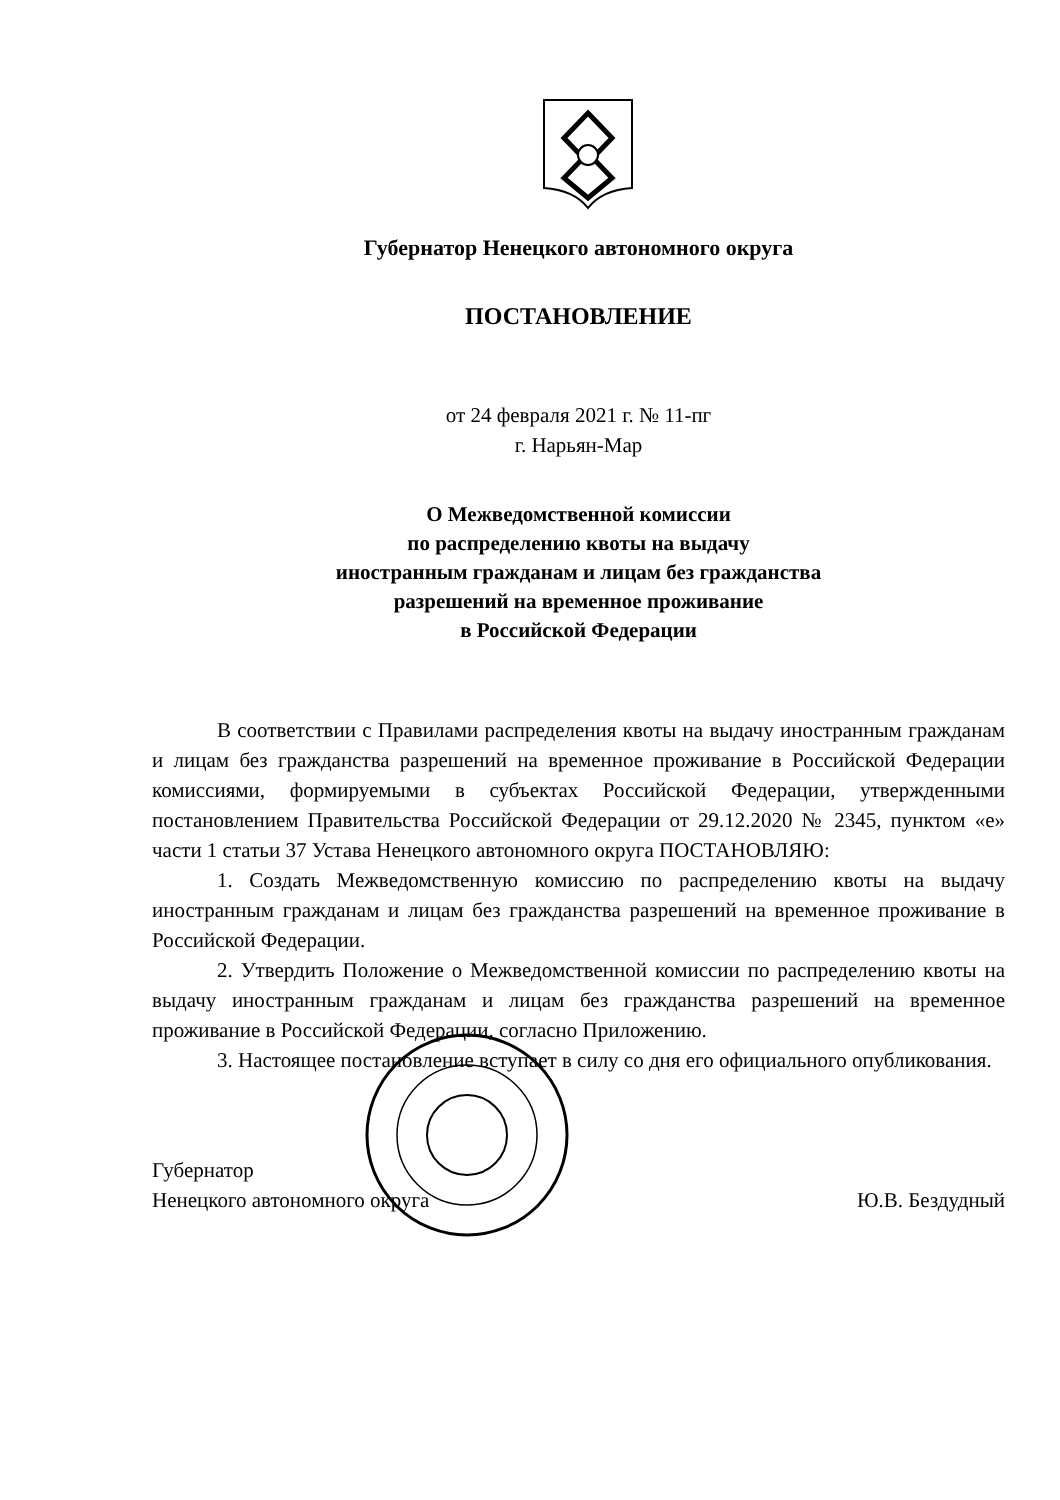Губернатор Ненецкого автономного округа
ПОСТАНОВЛЕНИЕ
от 24 февраля 2021 г. № 11-пг
г. Нарьян-Мар
О Межведомственной комиссии
по распределению квоты на выдачу
иностранным гражданам и лицам без гражданства
разрешений на временное проживание
в Российской Федерации
В соответствии с Правилами распределения квоты на выдачу иностранным гражданам и лицам без гражданства разрешений на временное проживание в Российской Федерации комиссиями, формируемыми в субъектах Российской Федерации, утвержденными постановлением Правительства Российской Федерации от 29.12.2020 № 2345, пунктом «е» части 1 статьи 37 Устава Ненецкого автономного округа ПОСТАНОВЛЯЮ:
1. Создать Межведомственную комиссию по распределению квоты на выдачу иностранным гражданам и лицам без гражданства разрешений на временное проживание в Российской Федерации.
2. Утвердить Положение о Межведомственной комиссии по распределению квоты на выдачу иностранным гражданам и лицам без гражданства разрешений на временное проживание в Российской Федерации, согласно Приложению.
3. Настоящее постановление вступает в силу со дня его официального опубликования.
Губернатор
Ненецкого автономного округа
Ю.В. Бездудный